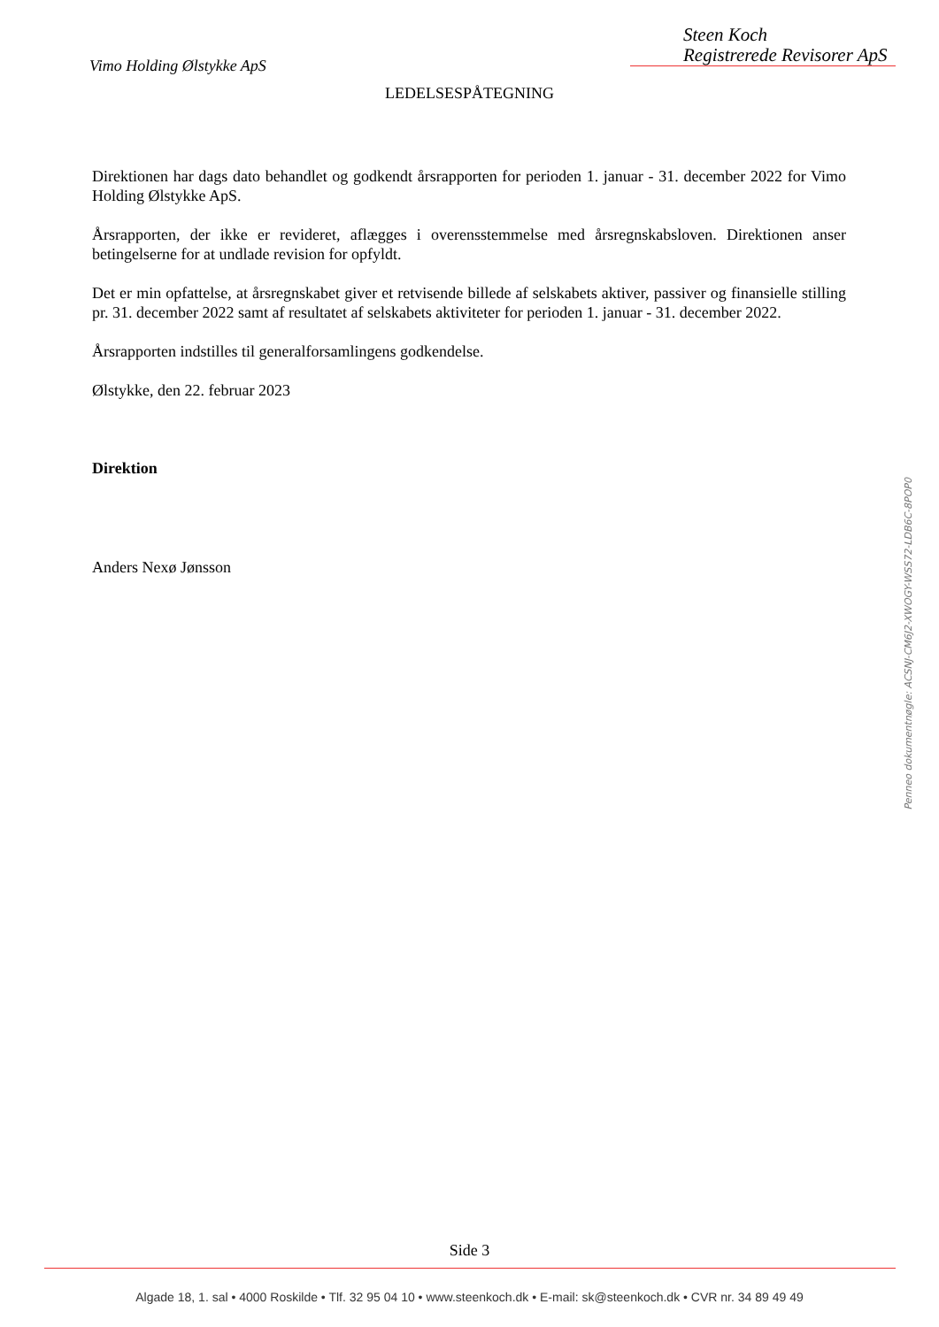Steen Koch
Registrerede Revisorer ApS
Vimo Holding Ølstykke ApS
LEDELSESPÅTEGNING
Direktionen har dags dato behandlet og godkendt årsrapporten for perioden 1. januar - 31. december 2022 for Vimo Holding Ølstykke ApS.
Årsrapporten, der ikke er revideret, aflægges i overensstemmelse med årsregnskabsloven. Direktionen anser betingelserne for at undlade revision for opfyldt.
Det er min opfattelse, at årsregnskabet giver et retvisende billede af selskabets aktiver, passiver og finansielle stilling pr. 31. december 2022 samt af resultatet af selskabets aktiviteter for perioden 1. januar - 31. december 2022.
Årsrapporten indstilles til generalforsamlingens godkendelse.
Ølstykke, den 22. februar 2023
Direktion
Anders Nexø Jønsson
Penneo dokumentnøgle: ACSNJ-CM6J2-XWOGY-WSS72-LDB6C-8POP0
Side 3
Algade 18, 1. sal • 4000 Roskilde • Tlf. 32 95 04 10 • www.steenkoch.dk • E-mail: sk@steenkoch.dk • CVR nr. 34 89 49 49